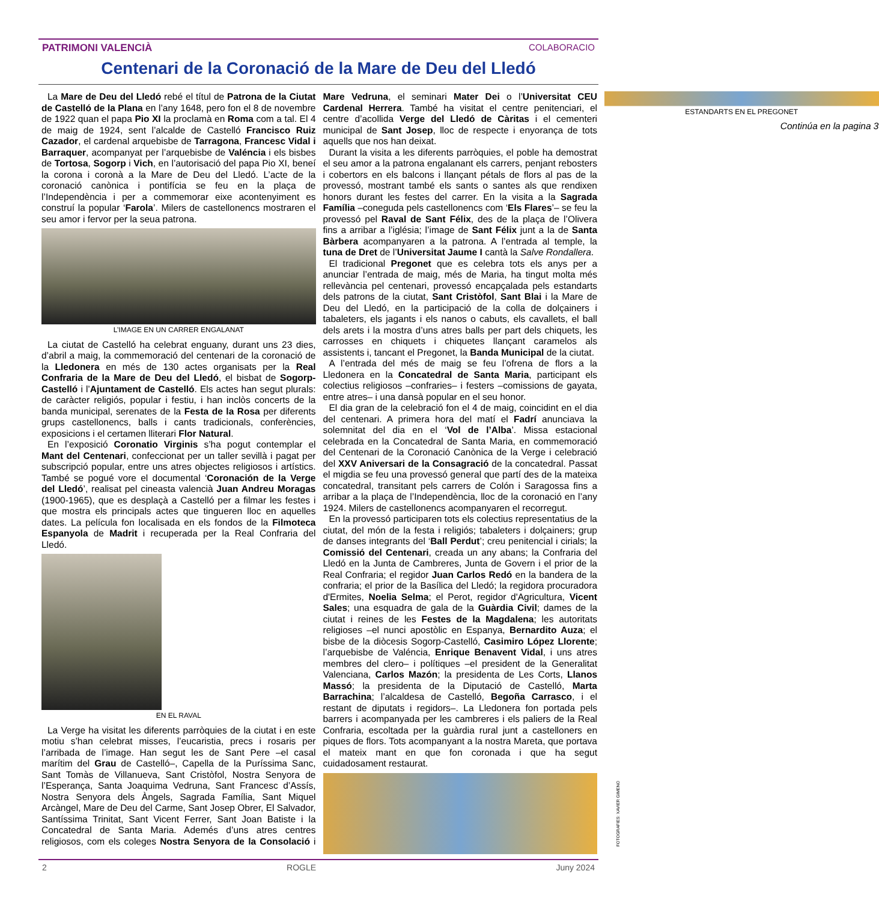PATRIMONI VALENCIÀ COLABORACIO
Centenari de la Coronació de la Mare de Deu del Lledó
La Mare de Deu del Lledó rebé el títul de Patrona de la Ciutat de Castelló de la Plana en l’any 1648, pero fon el 8 de novembre de 1922 quan el papa Pio XI la proclamà en Roma com a tal. El 4 de maig de 1924, sent l’alcalde de Castelló Francisco Ruiz Cazador, el cardenal arquebisbe de Tarragona, Francesc Vidal i Barraquer, acompanyat per l’arquebisbe de Valéncia i els bisbes de Tortosa, Sogorp i Vich, en l’autorisació del papa Pio XI, beneí la corona i coronà a la Mare de Deu del Lledó. L’acte de la coronació canònica i pontifícia se feu en la plaça de l’Independència i per a commemorar eixe acontenyiment es construí la popular ‘Farola’. Milers de castellonencs mostraren el seu amor i fervor per la seua patrona.
L’IMAGE EN UN CARRER ENGALANAT
La ciutat de Castelló ha celebrat enguany, durant uns 23 dies, d’abril a maig, la commemoració del centenari de la coronació de la Lledonera en més de 130 actes organisats per la Real Confraria de la Mare de Deu del Lledó, el bisbat de Sogorp-Castelló i l’Ajuntament de Castelló. Els actes han segut plurals: de caràcter religiós, popular i festiu, i han inclòs concerts de la banda municipal, serenates de la Festa de la Rosa per diferents grups castellonencs, balls i cants tradicionals, conferències, exposicions i el certamen lliterari Flor Natural.
En l’exposició Coronatio Virginis s’ha pogut contemplar el Mant del Centenari, confeccionat per un taller sevillà i pagat per subscripció popular, entre uns atres objectes religiosos i artístics. També se pogué vore el documental ‘Coronación de la Verge del Lledó’, realisat pel cineasta valencià Juan Andreu Moragas (1900-1965), que es desplaçà a Castelló per a filmar les festes i que mostra els principals actes que tingueren lloc en aquelles dates. La película fon localisada en els fondos de la Filmoteca Espanyola de Madrit i recuperada per la Real Confraria del Lledó.
EN EL RAVAL
La Verge ha visitat les diferents parròquies de la ciutat i en este motiu s’han celebrat misses, l’eucaristia, precs i rosaris per l’arribada de l’image. Han segut les de Sant Pere –el casal marítim del Grau de Castelló–, Capella de la Puríssima Sanc, Sant Tomàs de Villanueva, Sant Cristòfol, Nostra Senyora de l’Esperança, Santa Joaquima Vedruna, Sant Francesc d’Assís, Nostra Senyora dels Àngels, Sagrada Família, Sant Miquel Arcàngel, Mare de Deu del Carme, Sant Josep Obrer, El Salvador, Santíssima Trinitat, Sant Vicent Ferrer, Sant Joan Batiste i la Concatedral de Santa Maria. Ademés d’uns atres centres religiosos, com els coleges Nostra Senyora de la Consolació i Mare Vedruna, el seminari Mater Dei o l’Universitat CEU Cardenal Herrera. També ha visitat el centre penitenciari, el centre d’acollida Verge del Lledó de Càritas i el cementeri municipal de Sant Josep, lloc de respecte i enyorança de tots aquells que nos han deixat.
Durant la visita a les diferents parròquies, el poble ha demostrat el seu amor a la patrona engalanant els carrers, penjant rebosters i cobertors en els balcons i llançant pétals de flors al pas de la provessó, mostrant també els sants o santes als que rendixen honors durant les festes del carrer. En la visita a la Sagrada Família –coneguda pels castellonencs com ‘Els Flares’– se feu la provessó pel Raval de Sant Félix, des de la plaça de l’Olivera fins a arribar a l’iglésia; l’image de Sant Félix junt a la de Santa Bàrbera acompanyaren a la patrona. A l’entrada al temple, la tuna de Dret de l’Universitat Jaume I cantà la Salve Rondallera.
El tradicional Pregonet que es celebra tots els anys per a anunciar l’entrada de maig, més de Maria, ha tingut molta més rellevància pel centenari, provessó encapçalada pels estandarts dels patrons de la ciutat, Sant Cristòfol, Sant Blai i la Mare de Deu del Lledó, en la participació de la colla de dolçainers i tabaleters, els jagants i els nanos o cabuts, els cavallets, el ball dels arets i la mostra d’uns atres balls per part dels chiquets, les carrosses en chiquets i chiquetes llançant caramelos als assistents i, tancant el Pregonet, la Banda Municipal de la ciutat.
A l’entrada del més de maig se feu l’ofrena de flors a la Lledonera en la Concatedral de Santa Maria, participant els colectius religiosos –confraries– i festers –comissions de gayata, entre atres– i una dansà popular en el seu honor.
El dia gran de la celebració fon el 4 de maig, coincidint en el dia del centenari. A primera hora del matí el Fadrí anunciava la solemnitat del dia en el ‘Vol de l’Alba’. Missa estacional celebrada en la Concatedral de Santa Maria, en commemoració del Centenari de la Coronació Canònica de la Verge i celebració del XXV Aniversari de la Consagració de la concatedral. Passat el migdia se feu una provessó general que partí des de la mateixa concatedral, transitant pels carrers de Colón i Saragossa fins a arribar a la plaça de l’Independència, lloc de la coronació en l’any 1924. Milers de castellonencs acompanyaren el recorregut.
En la provessó participaren tots els colectius representatius de la ciutat, del món de la festa i religiós; tabaleters i dolçainers; grup de danses integrants del ‘Ball Perdut’; creu penitencial i cirials; la Comissió del Centenari, creada un any abans; la Confraria del Lledó en la Junta de Cambreres, Junta de Govern i el prior de la Real Confraria; el regidor Juan Carlos Redó en la bandera de la confraria; el prior de la Basílica del Lledó; la regidora procuradora d'Ermites, Noelia Selma; el Perot, regidor d'Agricultura, Vicent Sales; una esquadra de gala de la Guàrdia Civil; dames de la ciutat i reines de les Festes de la Magdalena; les autoritats religioses –el nunci apostòlic en Espanya, Bernardito Auza; el bisbe de la diòcesis Sogorp-Castelló, Casimiro López Llorente; l’arquebisbe de Valéncia, Enrique Benavent Vidal, i uns atres membres del clero– i polítiques –el president de la Generalitat Valenciana, Carlos Mazón; la presidenta de Les Corts, Llanos Massó; la presidenta de la Diputació de Castelló, Marta Barrachina; l’alcaldesa de Castelló, Begoña Carrasco, i el restant de diputats i regidors–. La Lledonera fon portada pels barrers i acompanyada per les cambreres i els paliers de la Real Confraria, escoltada per la guàrdia rural junt a castelloners en piques de flors. Tots acompanyant a la nostra Mareta, que portava el mateix mant en que fon coronada i que ha segut cuidadosament restaurat.
ESTANDARTS EN EL PREGONET
Continúa en la pagina 3
2 ROGLE Juny 2024
FOTOGRAFIES: XAVIER GIMENO